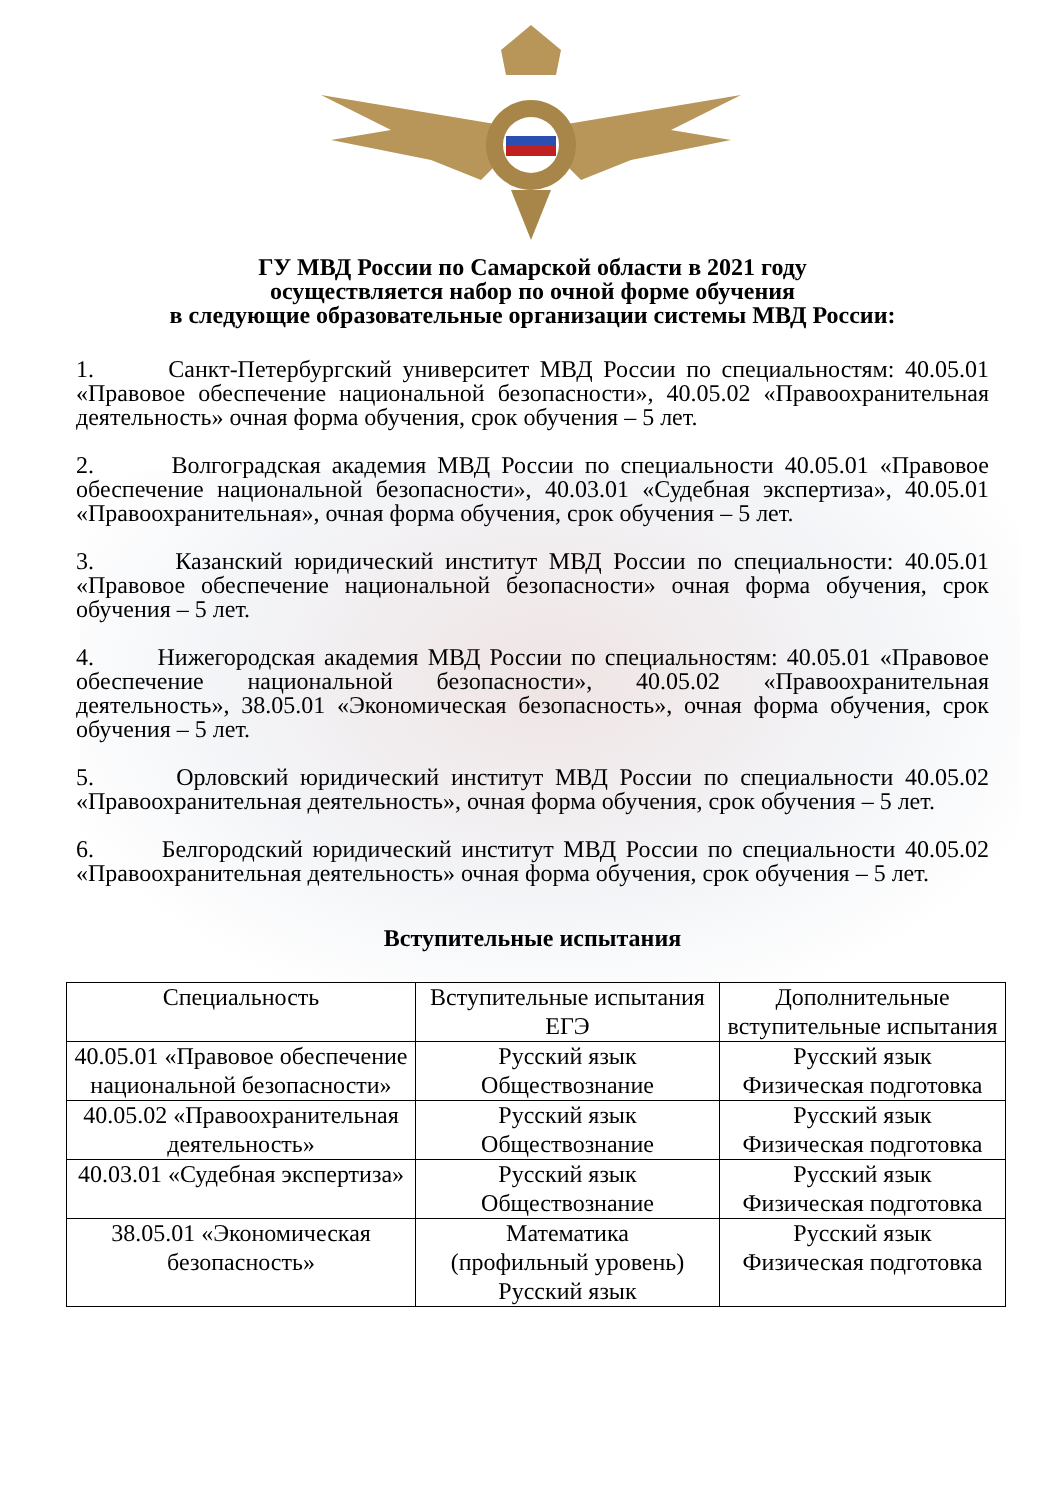ГУ МВД России по Самарской области в 2021 году
осуществляется набор по очной форме обучения
в следующие образовательные организации системы МВД России:
1. Санкт-Петербургский университет МВД России по специальностям: 40.05.01 «Правовое обеспечение национальной безопасности», 40.05.02 «Правоохранительная деятельность» очная форма обучения, срок обучения – 5 лет.
2. Волгоградская академия МВД России по специальности 40.05.01 «Правовое обеспечение национальной безопасности», 40.03.01 «Судебная экспертиза», 40.05.01 «Правоохранительная», очная форма обучения, срок обучения – 5 лет.
3. Казанский юридический институт МВД России по специальности: 40.05.01 «Правовое обеспечение национальной безопасности» очная форма обучения, срок обучения – 5 лет.
4. Нижегородская академия МВД России по специальностям: 40.05.01 «Правовое обеспечение национальной безопасности», 40.05.02 «Правоохранительная деятельность», 38.05.01 «Экономическая безопасность», очная форма обучения, срок обучения – 5 лет.
5. Орловский юридический институт МВД России по специальности 40.05.02 «Правоохранительная деятельность», очная форма обучения, срок обучения – 5 лет.
6. Белгородский юридический институт МВД России по специальности 40.05.02 «Правоохранительная деятельность» очная форма обучения, срок обучения – 5 лет.
Вступительные испытания
| Специальность | Вступительные испытания ЕГЭ | Дополнительные вступительные испытания |
| 40.05.01 «Правовое обеспечение национальной безопасности» | Русский язык Обществознание | Русский язык Физическая подготовка |
| 40.05.02 «Правоохранительная деятельность» | Русский язык Обществознание | Русский язык Физическая подготовка |
| 40.03.01 «Судебная экспертиза» | Русский язык Обществознание | Русский язык Физическая подготовка |
| 38.05.01 «Экономическая безопасность» | Математика (профильный уровень) Русский язык | Русский язык Физическая подготовка |